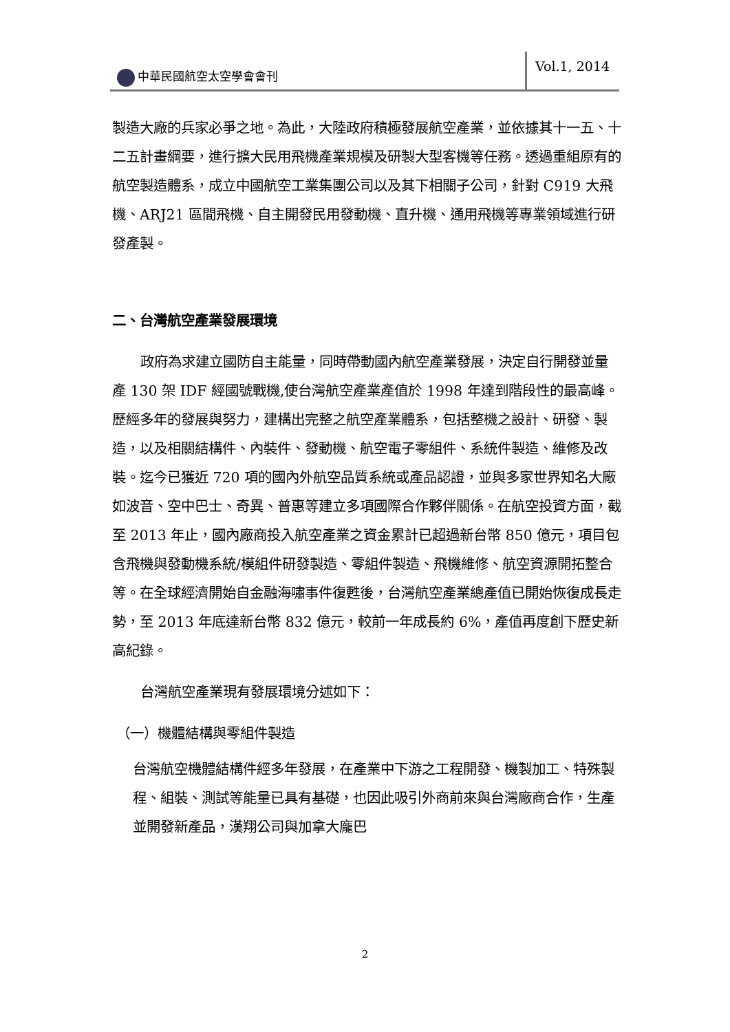中華民國航空太空學會會刊 Vol.1, 2014
製造大廠的兵家必爭之地。為此，大陸政府積極發展航空產業，並依據其十一五、十二五計畫綱要，進行擴大民用飛機產業規模及研製大型客機等任務。透過重組原有的航空製造體系，成立中國航空工業集團公司以及其下相關子公司，針對 C919 大飛機、ARJ21 區間飛機、自主開發民用發動機、直升機、通用飛機等專業領域進行研發產製。
二、台灣航空產業發展環境
政府為求建立國防自主能量，同時帶動國內航空產業發展，決定自行開發並量產 130 架 IDF 經國號戰機,使台灣航空產業產值於 1998 年達到階段性的最高峰。歷經多年的發展與努力，建構出完整之航空產業體系，包括整機之設計、研發、製造，以及相關結構件、內裝件、發動機、航空電子零組件、系統件製造、維修及改裝。迄今已獲近 720 項的國內外航空品質系統或產品認證，並與多家世界知名大廠如波音、空中巴士、奇異、普惠等建立多項國際合作夥伴關係。在航空投資方面，截至 2013 年止，國內廠商投入航空產業之資金累計已超過新台幣 850 億元，項目包含飛機與發動機系統/模組件研發製造、零組件製造、飛機維修、航空資源開拓整合等。在全球經濟開始自金融海嘯事件復甦後，台灣航空產業總產值已開始恢復成長走勢，至 2013 年底達新台幣 832 億元，較前一年成長約 6%，產值再度創下歷史新高紀錄。
台灣航空產業現有發展環境分述如下：
（一）機體結構與零組件製造
台灣航空機體結構件經多年發展，在產業中下游之工程開發、機製加工、特殊製程、組裝、測試等能量已具有基礎，也因此吸引外商前來與台灣廠商合作，生產並開發新產品，漢翔公司與加拿大龐巴
2